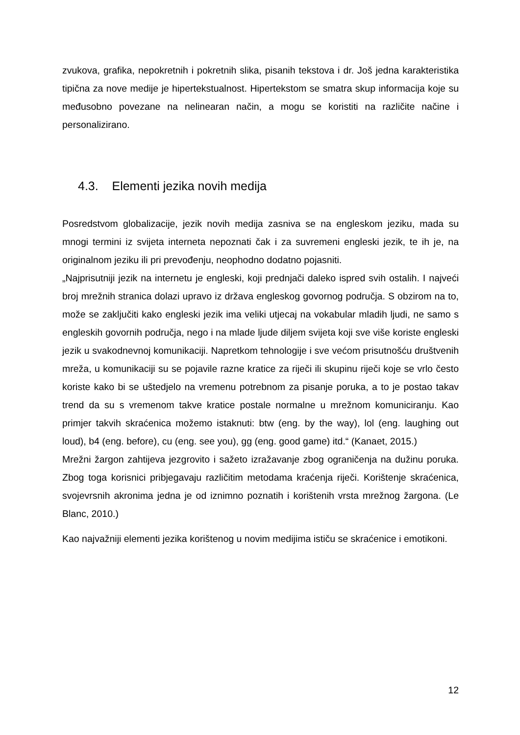zvukova, grafika, nepokretnih i pokretnih slika, pisanih tekstova i dr. Još jedna karakteristika tipična za nove medije je hipertekstualnost. Hipertekstom se smatra skup informacija koje su međusobno povezane na nelinearan način, a mogu se koristiti na različite načine i personalizirano.
4.3. Elementi jezika novih medija
Posredstvom globalizacije, jezik novih medija zasniva se na engleskom jeziku, mada su mnogi termini iz svijeta interneta nepoznati čak i za suvremeni engleski jezik, te ih je, na originalnom jeziku ili pri prevođenju, neophodno dodatno pojasniti.
„Najprisutniji jezik na internetu je engleski, koji prednjači daleko ispred svih ostalih. I najveći broj mrežnih stranica dolazi upravo iz država engleskog govornog područja. S obzirom na to, može se zaključiti kako engleski jezik ima veliki utjecaj na vokabular mladih ljudi, ne samo s engleskih govornih područja, nego i na mlade ljude diljem svijeta koji sve više koriste engleski jezik u svakodnevnoj komunikaciji. Napretkom tehnologije i sve većom prisutnošću društvenih mreža, u komunikaciji su se pojavile razne kratice za riječi ili skupinu riječi koje se vrlo često koriste kako bi se uštedjelo na vremenu potrebnom za pisanje poruka, a to je postao takav trend da su s vremenom takve kratice postale normalne u mrežnom komuniciranju. Kao primjer takvih skraćenica možemo istaknuti: btw (eng. by the way), lol (eng. laughing out loud), b4 (eng. before), cu (eng. see you), gg (eng. good game) itd.“ (Kanaet, 2015.)
Mrežni žargon zahtijeva jezgrovito i sažeto izražavanje zbog ograničenja na dužinu poruka. Zbog toga korisnici pribjegavaju različitim metodama kraćenja riječi. Korištenje skraćenica, svojevrsnih akronima jedna je od iznimno poznatih i korištenih vrsta mrežnog žargona. (Le Blanc, 2010.)
Kao najvažniji elementi jezika korištenog u novim medijima ističu se skraćenice i emotikoni.
12